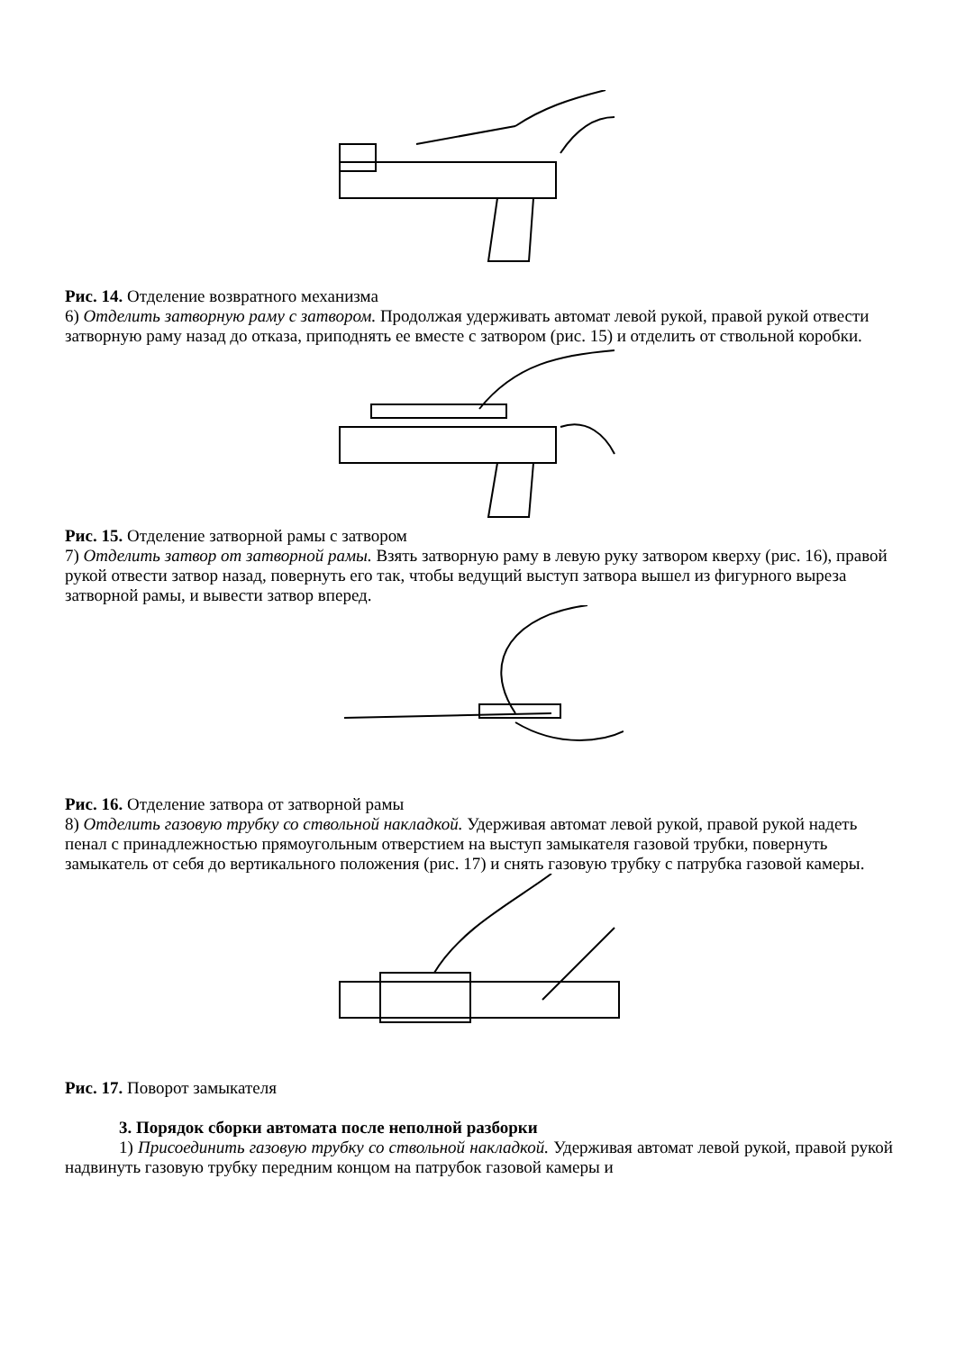Рис. 14. Отделение возвратного механизма
6) Отделить затворную раму с затвором. Продолжая удерживать автомат левой рукой, правой рукой отвести затворную раму назад до отказа, приподнять ее вместе с затвором (рис. 15) и отделить от ствольной коробки.
Рис. 15. Отделение затворной рамы с затвором
7) Отделить затвор от затворной рамы. Взять затворную раму в левую руку затвором кверху (рис. 16), правой рукой отвести затвор назад, повернуть его так, чтобы ведущий выступ затвора вышел из фигурного выреза затворной рамы, и вывести затвор вперед.
Рис. 16. Отделение затвора от затворной рамы
8) Отделить газовую трубку со ствольной накладкой. Удерживая автомат левой рукой, правой рукой надеть пенал с принадлежностью прямоугольным отверстием на выступ замыкателя газовой трубки, повернуть замыкатель от себя до вертикального положения (рис. 17) и снять газовую трубку с патрубка газовой камеры.
Рис. 17. Поворот замыкателя
3. Порядок сборки автомата после неполной разборки
1) Присоединить газовую трубку со ствольной накладкой. Удерживая автомат левой рукой, правой рукой надвинуть газовую трубку передним концом на патрубок газовой камеры и